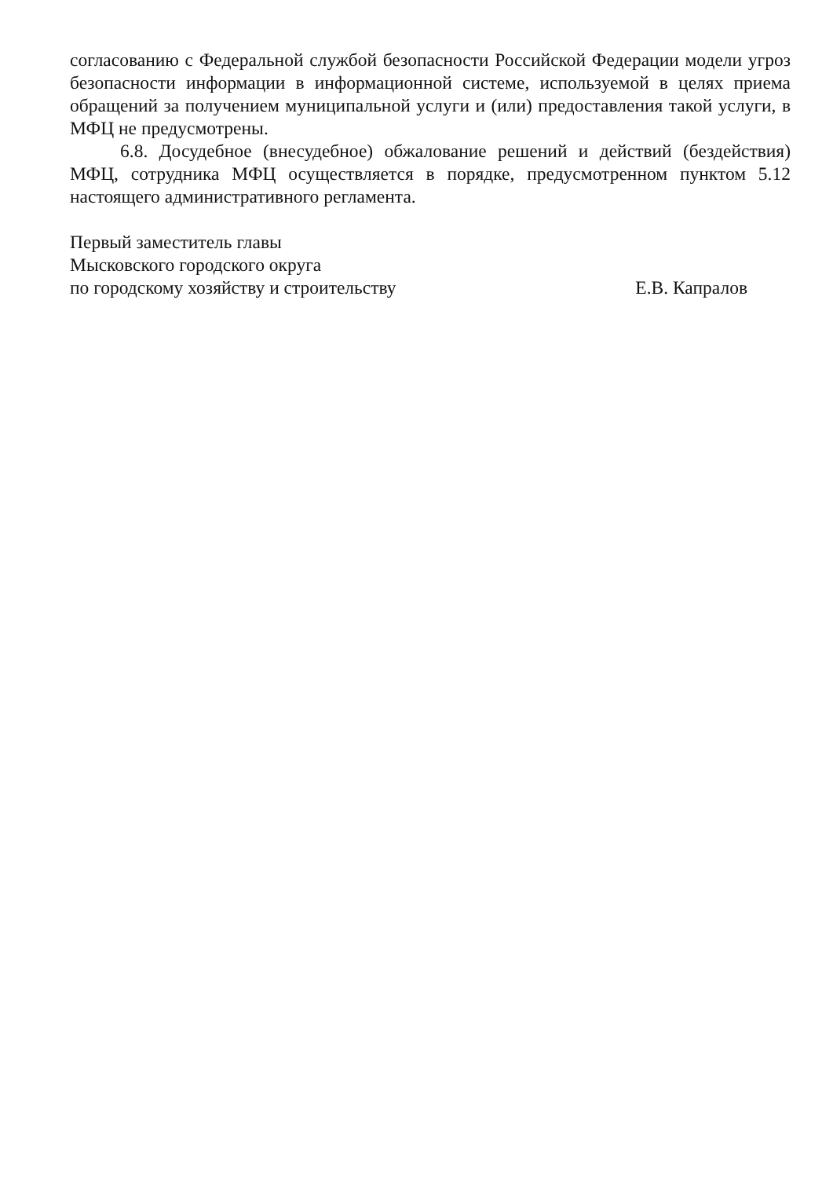согласованию с Федеральной службой безопасности Российской Федерации модели угроз безопасности информации в информационной системе, используемой в целях приема обращений за получением муниципальной услуги и (или) предоставления такой услуги, в МФЦ не предусмотрены.
6.8. Досудебное (внесудебное) обжалование решений и действий (бездействия) МФЦ, сотрудника МФЦ осуществляется в порядке, предусмотренном пунктом 5.12 настоящего административного регламента.
Первый заместитель главы
Мысковского городского округа
по городскому хозяйству и строительству Е.В. Капралов